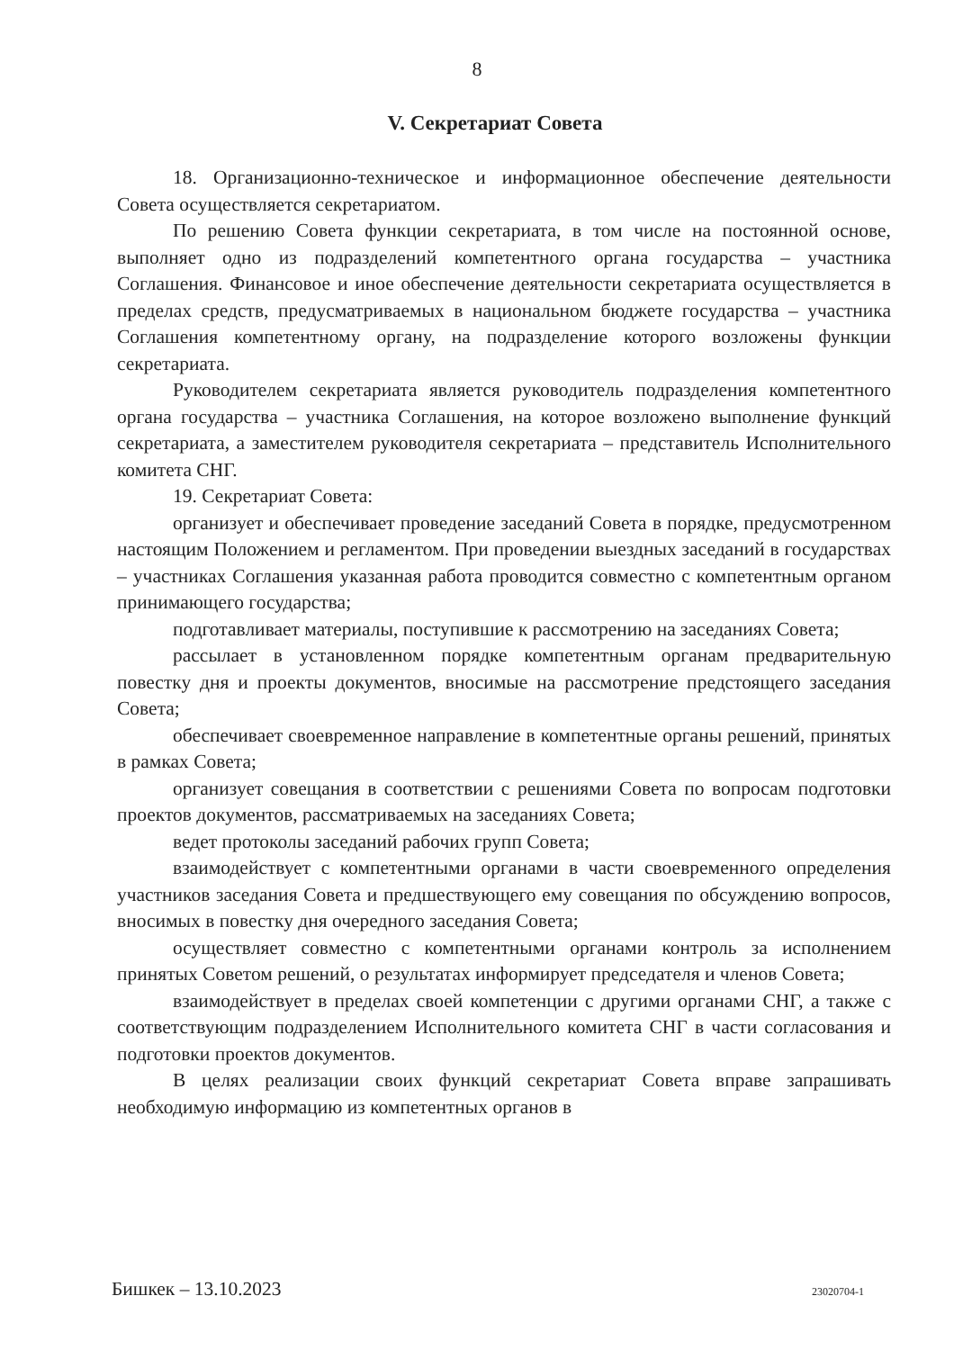8
V. Секретариат Совета
18. Организационно-техническое и информационное обеспечение деятельности Совета осуществляется секретариатом.
По решению Совета функции секретариата, в том числе на постоянной основе, выполняет одно из подразделений компетентного органа государства – участника Соглашения. Финансовое и иное обеспечение деятельности секретариата осуществляется в пределах средств, предусматриваемых в национальном бюджете государства – участника Соглашения компетентному органу, на подразделение которого возложены функции секретариата.
Руководителем секретариата является руководитель подразделения компетентного органа государства – участника Соглашения, на которое возложено выполнение функций секретариата, а заместителем руководителя секретариата – представитель Исполнительного комитета СНГ.
19. Секретариат Совета:
организует и обеспечивает проведение заседаний Совета в порядке, предусмотренном настоящим Положением и регламентом. При проведении выездных заседаний в государствах – участниках Соглашения указанная работа проводится совместно с компетентным органом принимающего государства;
подготавливает материалы, поступившие к рассмотрению на заседаниях Совета;
рассылает в установленном порядке компетентным органам предварительную повестку дня и проекты документов, вносимые на рассмотрение предстоящего заседания Совета;
обеспечивает своевременное направление в компетентные органы решений, принятых в рамках Совета;
организует совещания в соответствии с решениями Совета по вопросам подготовки проектов документов, рассматриваемых на заседаниях Совета;
ведет протоколы заседаний рабочих групп Совета;
взаимодействует с компетентными органами в части своевременного определения участников заседания Совета и предшествующего ему совещания по обсуждению вопросов, вносимых в повестку дня очередного заседания Совета;
осуществляет совместно с компетентными органами контроль за исполнением принятых Советом решений, о результатах информирует председателя и членов Совета;
взаимодействует в пределах своей компетенции с другими органами СНГ, а также с соответствующим подразделением Исполнительного комитета СНГ в части согласования и подготовки проектов документов.
В целях реализации своих функций секретариат Совета вправе запрашивать необходимую информацию из компетентных органов в
Бишкек – 13.10.2023 23020704-1